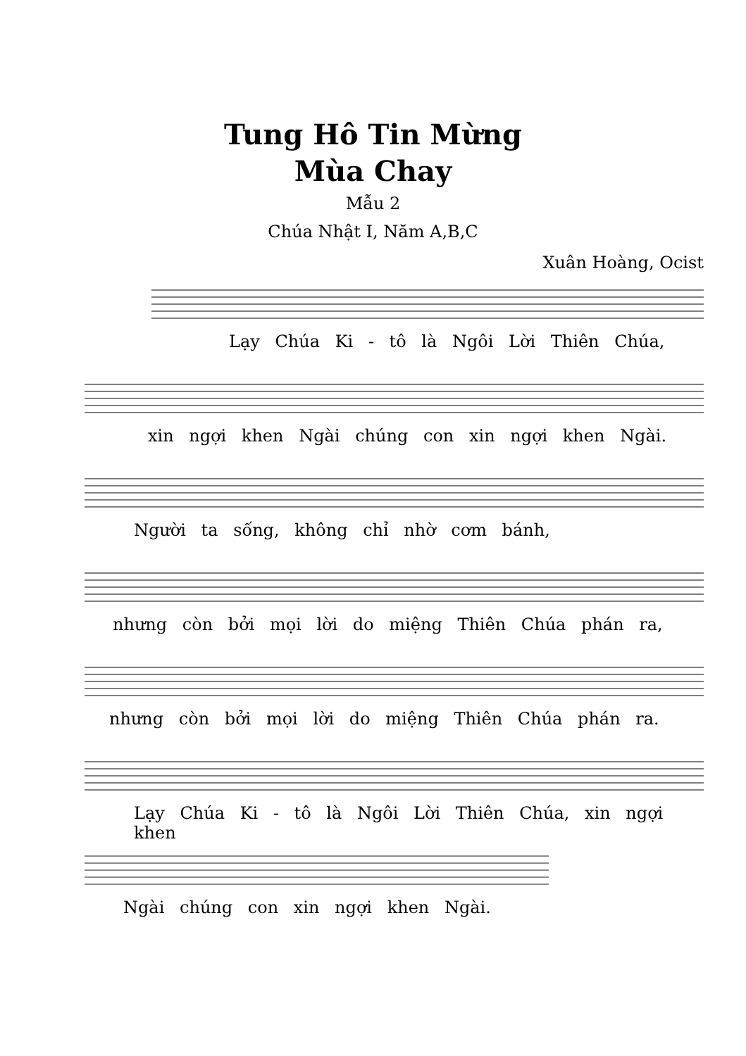Tung Hô Tin Mừng
Mùa Chay
Mẫu 2
Chúa Nhật I, Năm A,B,C
Xuân Hoàng, Ocist
Lạy Chúa Ki - tô là Ngôi Lời Thiên Chúa,
xin ngợi khen Ngài chúng con xin ngợi khen Ngài.
Người ta sống, không chỉ nhờ cơm bánh,
nhưng còn bởi mọi lời do miệng Thiên Chúa phán ra,
nhưng còn bởi mọi lời do miệng Thiên Chúa phán ra.
Lạy Chúa Ki - tô là Ngôi Lời Thiên Chúa, xin ngợi khen
Ngài chúng con xin ngợi khen Ngài.